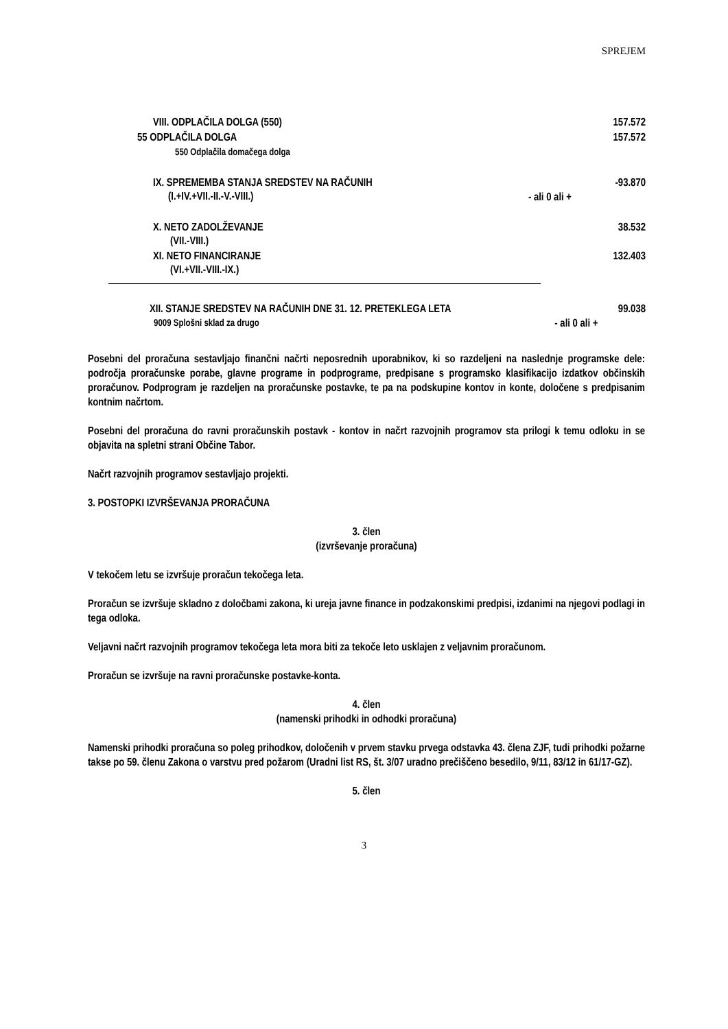SPREJEM
| VIII. ODPLAČILA DOLGA (550) | | 157.572 |
| 55 ODPLAČILA DOLGA | | 157.572 |
| 550 Odplačila domačega dolga | | |
| IX. SPREMEMBA STANJA SREDSTEV NA RAČUNIH (I.+IV.+VII.-II.-V.-VIII.) | - ali 0 ali + | -93.870 |
| X. NETO ZADOLŽEVANJE (VII.-VIII.) | | 38.532 |
| XI. NETO FINANCIRANJE (VI.+VII.-VIII.-IX.) | | 132.403 |
| XII. STANJE SREDSTEV NA RAČUNIH DNE 31. 12. PRETEKLEGA LETA 9009 Splošni sklad za drugo | - ali 0 ali + | 99.038 |
Posebni del proračuna sestavljajo finančni načrti neposrednih uporabnikov, ki so razdeljeni na naslednje programske dele: področja proračunske porabe, glavne programe in podprograme, predpisane s programsko klasifikacijo izdatkov občinskih proračunov. Podprogram je razdeljen na proračunske postavke, te pa na podskupine kontov in konte, določene s predpisanim kontnim načrtom.
Posebni del proračuna do ravni proračunskih postavk - kontov in načrt razvojnih programov sta prilogi k temu odloku in se objavita na spletni strani Občine Tabor.
Načrt razvojnih programov sestavljajo projekti.
3. POSTOPKI IZVRŠEVANJA PRORAČUNA
3. člen
(izvrševanje proračuna)
V tekočem letu se izvršuje proračun tekočega leta.
Proračun se izvršuje skladno z določbami zakona, ki ureja javne finance in podzakonskimi predpisi, izdanimi na njegovi podlagi in tega odloka.
Veljavni načrt razvojnih programov tekočega leta mora biti za tekoče leto usklajen z veljavnim proračunom.
Proračun se izvršuje na ravni proračunske postavke-konta.
4. člen
(namenski prihodki in odhodki proračuna)
Namenski prihodki proračuna so poleg prihodkov, določenih v prvem stavku prvega odstavka 43. člena ZJF, tudi prihodki požarne takse po 59. členu Zakona o varstvu pred požarom (Uradni list RS, št. 3/07 uradno prečiščeno besedilo, 9/11, 83/12 in 61/17-GZ).
5. člen
3